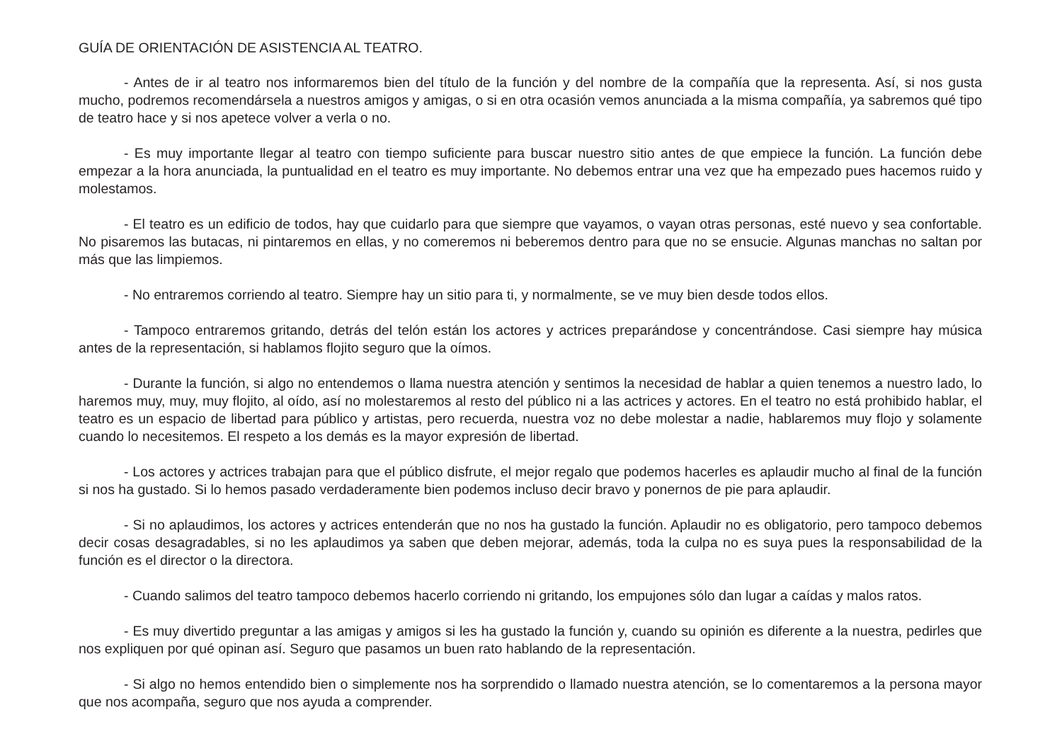GUÍA DE ORIENTACIÓN DE ASISTENCIA AL TEATRO.
- Antes de ir al teatro nos informaremos bien del título de la función y del nombre de la compañía que la representa. Así, si nos gusta mucho, podremos recomendársela a nuestros amigos y amigas, o si en otra ocasión vemos anunciada a la misma compañía, ya sabremos qué tipo de teatro hace y si nos apetece volver a verla o no.
- Es muy importante llegar al teatro con tiempo suficiente para buscar nuestro sitio antes de que empiece la función. La función debe empezar a la hora anunciada, la puntualidad en el teatro es muy importante. No debemos entrar una vez que ha empezado pues hacemos ruido y molestamos.
- El teatro es un edificio de todos, hay que cuidarlo para que siempre que vayamos, o vayan otras personas, esté nuevo y sea confortable. No pisaremos las butacas, ni pintaremos en ellas, y no comeremos ni beberemos dentro para que no se ensucie. Algunas manchas no saltan por más que las limpiemos.
- No entraremos corriendo al teatro. Siempre hay un sitio para ti, y normalmente, se ve muy bien desde todos ellos.
- Tampoco entraremos gritando, detrás del telón están los actores y actrices preparándose y concentrándose. Casi siempre hay música antes de la representación, si hablamos flojito seguro que la oímos.
- Durante la función, si algo no entendemos o llama nuestra atención y sentimos la necesidad de hablar a quien tenemos a nuestro lado, lo haremos muy, muy, muy flojito, al oído, así no molestaremos al resto del público ni a las actrices y actores. En el teatro no está prohibido hablar, el teatro es un espacio de libertad para público y artistas, pero recuerda, nuestra voz no debe molestar a nadie, hablaremos muy flojo y solamente cuando lo necesitemos. El respeto a los demás es la mayor expresión de libertad.
- Los actores y actrices trabajan para que el público disfrute, el mejor regalo que podemos hacerles es aplaudir mucho al final de la función si nos ha gustado. Si lo hemos pasado verdaderamente bien podemos incluso decir bravo y ponernos de pie para aplaudir.
- Si no aplaudimos, los actores y actrices entenderán que no nos ha gustado la función. Aplaudir no es obligatorio, pero tampoco debemos decir cosas desagradables, si no les aplaudimos ya saben que deben mejorar, además, toda la culpa no es suya pues la responsabilidad de la función es el director o la directora.
- Cuando salimos del teatro tampoco debemos hacerlo corriendo ni gritando, los empujones sólo dan lugar a caídas y malos ratos.
- Es muy divertido preguntar a las amigas y amigos si les ha gustado la función y, cuando su opinión es diferente a la nuestra, pedirles que nos expliquen por qué opinan así. Seguro que pasamos un buen rato hablando de la representación.
- Si algo no hemos entendido bien o simplemente nos ha sorprendido o llamado nuestra atención, se lo comentaremos a la persona mayor que nos acompaña, seguro que nos ayuda a comprender.